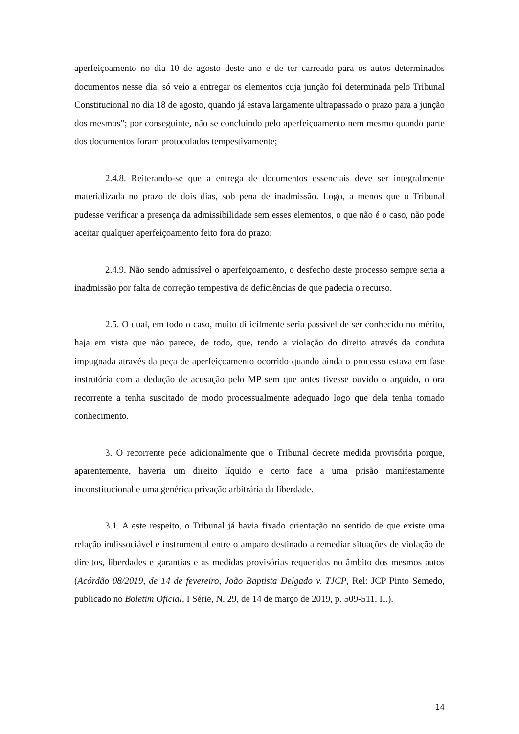aperfeiçoamento no dia 10 de agosto deste ano e de ter carreado para os autos determinados documentos nesse dia, só veio a entregar os elementos cuja junção foi determinada pelo Tribunal Constitucional no dia 18 de agosto, quando já estava largamente ultrapassado o prazo para a junção dos mesmos”; por conseguinte, não se concluindo pelo aperfeiçoamento nem mesmo quando parte dos documentos foram protocolados tempestivamente;
2.4.8. Reiterando-se que a entrega de documentos essenciais deve ser integralmente materializada no prazo de dois dias, sob pena de inadmissão. Logo, a menos que o Tribunal pudesse verificar a presença da admissibilidade sem esses elementos, o que não é o caso, não pode aceitar qualquer aperfeiçoamento feito fora do prazo;
2.4.9. Não sendo admissível o aperfeiçoamento, o desfecho deste processo sempre seria a inadmissão por falta de correção tempestiva de deficiências de que padecia o recurso.
2.5. O qual, em todo o caso, muito dificilmente seria passível de ser conhecido no mérito, haja em vista que não parece, de todo, que, tendo a violação do direito através da conduta impugnada através da peça de aperfeiçoamento ocorrido quando ainda o processo estava em fase instrutória com a dedução de acusação pelo MP sem que antes tivesse ouvido o arguido, o ora recorrente a tenha suscitado de modo processualmente adequado logo que dela tenha tomado conhecimento.
3. O recorrente pede adicionalmente que o Tribunal decrete medida provisória porque, aparentemente, haveria um direito líquido e certo face a uma prisão manifestamente inconstitucional e uma genérica privação arbitrária da liberdade.
3.1. A este respeito, o Tribunal já havia fixado orientação no sentido de que existe uma relação indissociável e instrumental entre o amparo destinado a remediar situações de violação de direitos, liberdades e garantias e as medidas provisórias requeridas no âmbito dos mesmos autos (Acórdão 08/2019, de 14 de fevereiro, João Baptista Delgado v. TJCP, Rel: JCP Pinto Semedo, publicado no Boletim Oficial, I Série, N. 29, de 14 de março de 2019, p. 509-511, II.).
14